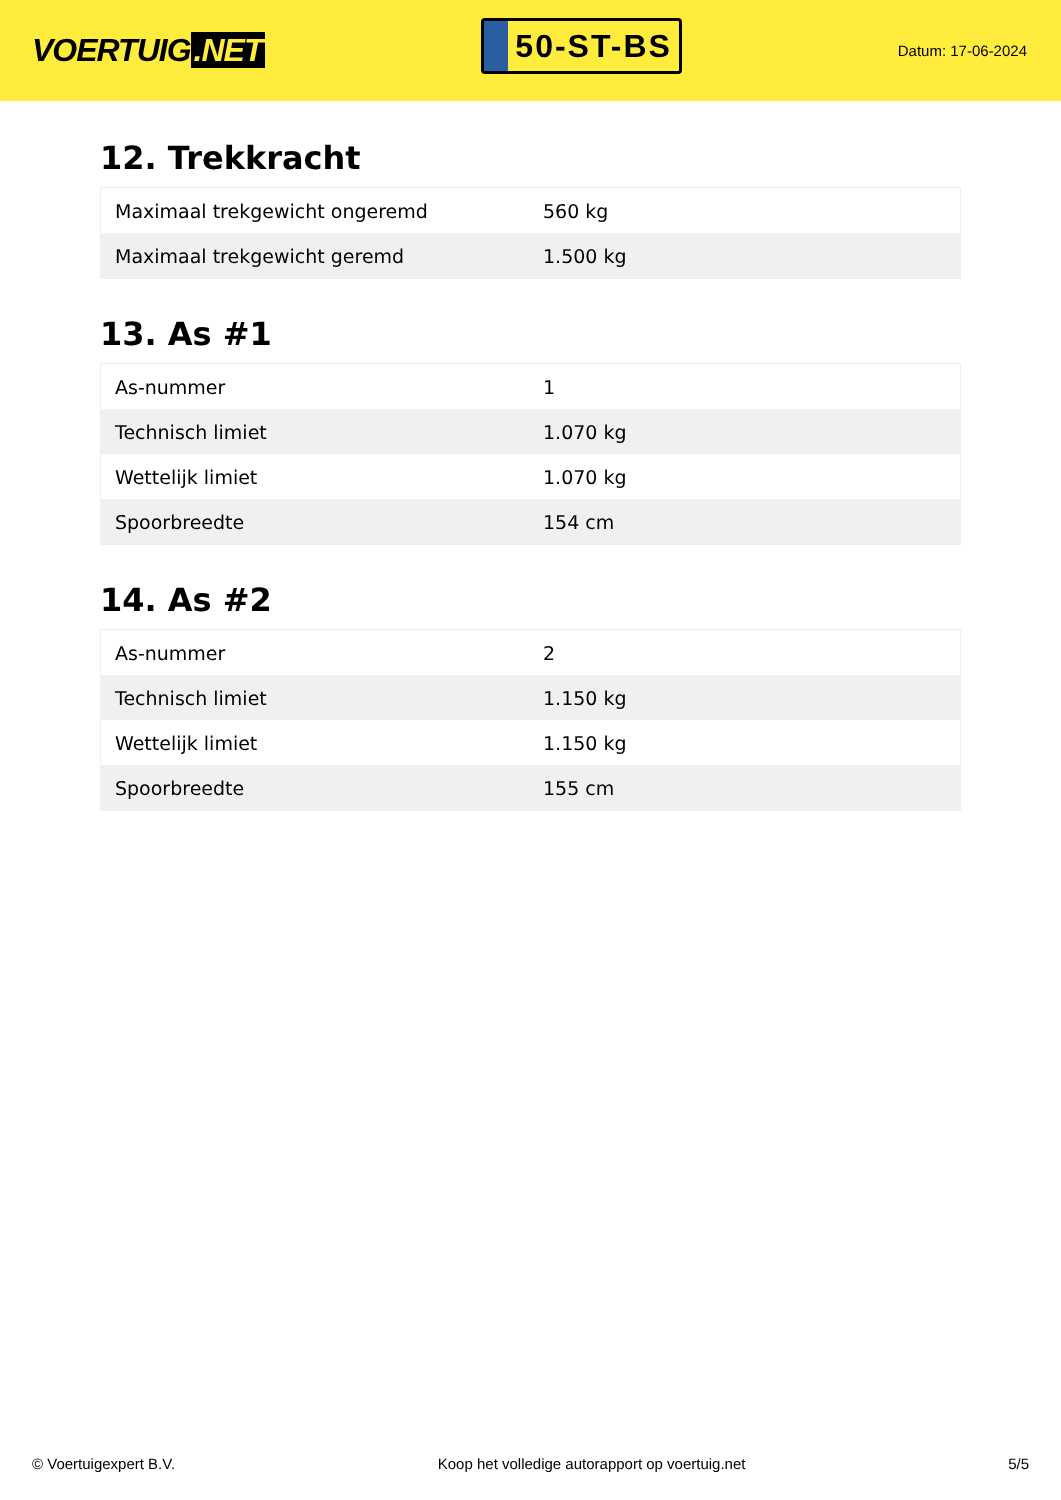VOERTUIG.NET
50-ST-BS
Datum: 17-06-2024
12. Trekkracht
| Maximaal trekgewicht ongeremd | 560 kg |
| Maximaal trekgewicht geremd | 1.500 kg |
13. As #1
| As-nummer | 1 |
| Technisch limiet | 1.070 kg |
| Wettelijk limiet | 1.070 kg |
| Spoorbreedte | 154 cm |
14. As #2
| As-nummer | 2 |
| Technisch limiet | 1.150 kg |
| Wettelijk limiet | 1.150 kg |
| Spoorbreedte | 155 cm |
© Voertuigexpert B.V. Koop het volledige autorapport op voertuig.net 5/5